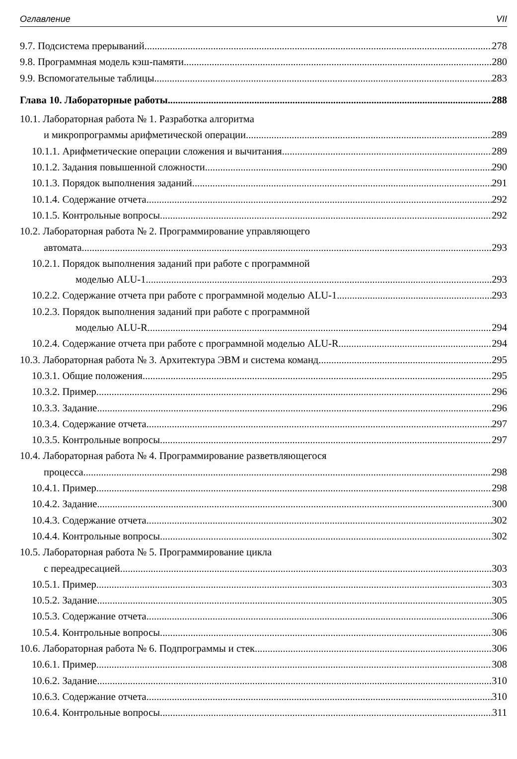Оглавление VII
9.7. Подсистема прерываний 278
9.8. Программная модель кэш-памяти 280
9.9. Вспомогательные таблицы 283
Глава 10. Лабораторные работы 288
10.1. Лабораторная работа № 1. Разработка алгоритма
и микропрограммы арифметической операции 289
10.1.1. Арифметические операции сложения и вычитания 289
10.1.2. Задания повышенной сложности 290
10.1.3. Порядок выполнения заданий 291
10.1.4. Содержание отчета 292
10.1.5. Контрольные вопросы 292
10.2. Лабораторная работа № 2. Программирование управляющего
автомата 293
10.2.1. Порядок выполнения заданий при работе с программной
моделью ALU-1 293
10.2.2. Содержание отчета при работе с программной моделью ALU-1 293
10.2.3. Порядок выполнения заданий при работе с программной
моделью ALU-R 294
10.2.4. Содержание отчета при работе с программной моделью ALU-R 294
10.3. Лабораторная работа № 3. Архитектура ЭВМ и система команд 295
10.3.1. Общие положения 295
10.3.2. Пример 296
10.3.3. Задание 296
10.3.4. Содержание отчета 297
10.3.5. Контрольные вопросы 297
10.4. Лабораторная работа № 4. Программирование разветвляющегося
процесса 298
10.4.1. Пример 298
10.4.2. Задание 300
10.4.3. Содержание отчета 302
10.4.4. Контрольные вопросы 302
10.5. Лабораторная работа № 5. Программирование цикла
с переадресацией 303
10.5.1. Пример 303
10.5.2. Задание 305
10.5.3. Содержание отчета 306
10.5.4. Контрольные вопросы 306
10.6. Лабораторная работа № 6. Подпрограммы и стек 306
10.6.1. Пример 308
10.6.2. Задание 310
10.6.3. Содержание отчета 310
10.6.4. Контрольные вопросы 311